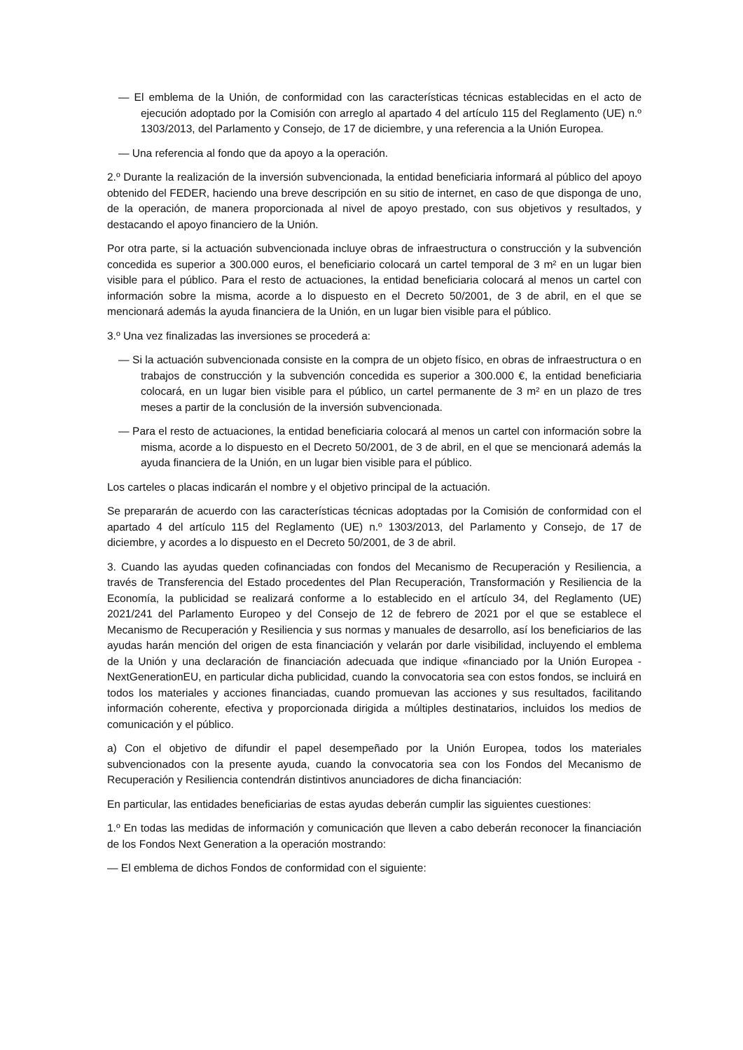— El emblema de la Unión, de conformidad con las características técnicas establecidas en el acto de ejecución adoptado por la Comisión con arreglo al apartado 4 del artículo 115 del Reglamento (UE) n.º 1303/2013, del Parlamento y Consejo, de 17 de diciembre, y una referencia a la Unión Europea.
— Una referencia al fondo que da apoyo a la operación.
2.º Durante la realización de la inversión subvencionada, la entidad beneficiaria informará al público del apoyo obtenido del FEDER, haciendo una breve descripción en su sitio de internet, en caso de que disponga de uno, de la operación, de manera proporcionada al nivel de apoyo prestado, con sus objetivos y resultados, y destacando el apoyo financiero de la Unión.
Por otra parte, si la actuación subvencionada incluye obras de infraestructura o construcción y la subvención concedida es superior a 300.000 euros, el beneficiario colocará un cartel temporal de 3 m² en un lugar bien visible para el público. Para el resto de actuaciones, la entidad beneficiaria colocará al menos un cartel con información sobre la misma, acorde a lo dispuesto en el Decreto 50/2001, de 3 de abril, en el que se mencionará además la ayuda financiera de la Unión, en un lugar bien visible para el público.
3.º Una vez finalizadas las inversiones se procederá a:
— Si la actuación subvencionada consiste en la compra de un objeto físico, en obras de infraestructura o en trabajos de construcción y la subvención concedida es superior a 300.000 €, la entidad beneficiaria colocará, en un lugar bien visible para el público, un cartel permanente de 3 m² en un plazo de tres meses a partir de la conclusión de la inversión subvencionada.
— Para el resto de actuaciones, la entidad beneficiaria colocará al menos un cartel con información sobre la misma, acorde a lo dispuesto en el Decreto 50/2001, de 3 de abril, en el que se mencionará además la ayuda financiera de la Unión, en un lugar bien visible para el público.
Los carteles o placas indicarán el nombre y el objetivo principal de la actuación.
Se prepararán de acuerdo con las características técnicas adoptadas por la Comisión de conformidad con el apartado 4 del artículo 115 del Reglamento (UE) n.º 1303/2013, del Parlamento y Consejo, de 17 de diciembre, y acordes a lo dispuesto en el Decreto 50/2001, de 3 de abril.
3. Cuando las ayudas queden cofinanciadas con fondos del Mecanismo de Recuperación y Resiliencia, a través de Transferencia del Estado procedentes del Plan Recuperación, Transformación y Resiliencia de la Economía, la publicidad se realizará conforme a lo establecido en el artículo 34, del Reglamento (UE) 2021/241 del Parlamento Europeo y del Consejo de 12 de febrero de 2021 por el que se establece el Mecanismo de Recuperación y Resiliencia y sus normas y manuales de desarrollo, así los beneficiarios de las ayudas harán mención del origen de esta financiación y velarán por darle visibilidad, incluyendo el emblema de la Unión y una declaración de financiación adecuada que indique «financiado por la Unión Europea - NextGenerationEU, en particular dicha publicidad, cuando la convocatoria sea con estos fondos, se incluirá en todos los materiales y acciones financiadas, cuando promuevan las acciones y sus resultados, facilitando información coherente, efectiva y proporcionada dirigida a múltiples destinatarios, incluidos los medios de comunicación y el público.
a) Con el objetivo de difundir el papel desempeñado por la Unión Europea, todos los materiales subvencionados con la presente ayuda, cuando la convocatoria sea con los Fondos del Mecanismo de Recuperación y Resiliencia contendrán distintivos anunciadores de dicha financiación:
En particular, las entidades beneficiarias de estas ayudas deberán cumplir las siguientes cuestiones:
1.º En todas las medidas de información y comunicación que lleven a cabo deberán reconocer la financiación de los Fondos Next Generation a la operación mostrando:
— El emblema de dichos Fondos de conformidad con el siguiente: